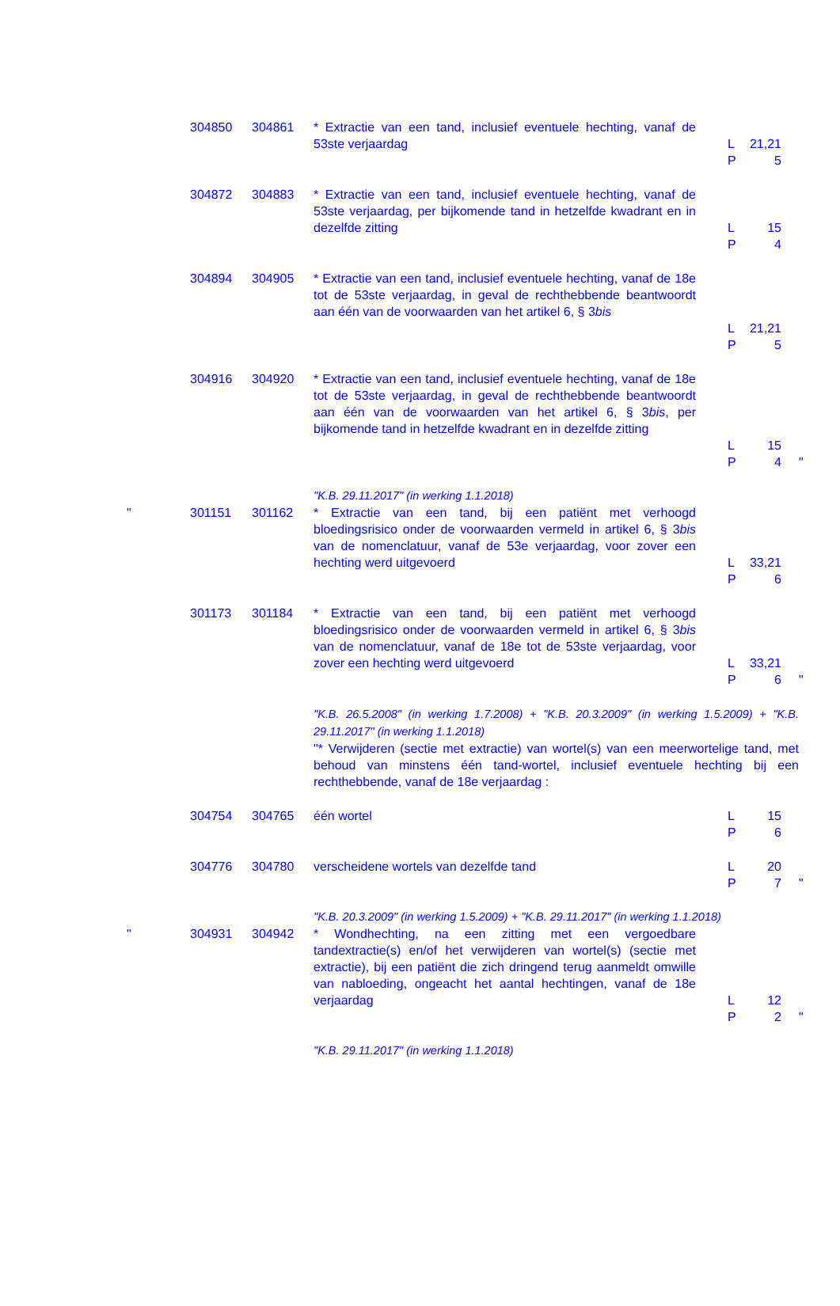| | 304850 | 304861 | * Extractie van een tand, inclusief eventuele hechting, vanaf de 53ste verjaardag | L 21,21 P 5 | |
| | 304872 | 304883 | * Extractie van een tand, inclusief eventuele hechting, vanaf de 53ste verjaardag, per bijkomende tand in hetzelfde kwadrant en in dezelfde zitting | L 15 P 4 | |
| | 304894 | 304905 | * Extractie van een tand, inclusief eventuele hechting, vanaf de 18e tot de 53ste verjaardag, in geval de rechthebbende beantwoordt aan één van de voorwaarden van het artikel 6, § 3 bis | L 21,21 P 5 | |
| | 304916 | 304920 | * Extractie van een tand, inclusief eventuele hechting, vanaf de 18e tot de 53ste verjaardag, in geval de rechthebbende beantwoordt aan één van de voorwaarden van het artikel 6, § 3 bis , per bijkomende tand in hetzelfde kwadrant en in dezelfde zitting | L 15 P 4 | " |
| | | | "K.B. 29.11.2017" (in werking 1.1.2018) | | |
| " | 301151 | 301162 | * Extractie van een tand, bij een patiënt met verhoogd bloedingsrisico onder de voorwaarden vermeld in artikel 6, § 3 bis van de nomenclatuur, vanaf de 53e verjaardag, voor zover een hechting werd uitgevoerd | L 33,21 P 6 | |
| | 301173 | 301184 | * Extractie van een tand, bij een patiënt met verhoogd bloedingsrisico onder de voorwaarden vermeld in artikel 6, § 3 bis van de nomenclatuur, vanaf de 18e tot de 53ste verjaardag, voor zover een hechting werd uitgevoerd | L 33,21 P 6 | " |
| | | | "K.B. 26.5.2008" (in werking 1.7.2008) + "K.B. 20.3.2009" (in werking 1.5.2009) + "K.B. 29.11.2017" (in werking 1.1.2018) "* Verwijderen (sectie met extractie) van wortel(s) van een meerwortelige tand, met behoud van minstens één tand-wortel, inclusief eventuele hechting bij een rechthebbende, vanaf de 18e verjaardag : | | |
| | 304754 | 304765 | één wortel | L 15 P 6 | |
| | 304776 | 304780 | verscheidene wortels van dezelfde tand | L 20 P 7 | " |
| | | | "K.B. 20.3.2009" (in werking 1.5.2009) + "K.B. 29.11.2017" (in werking 1.1.2018) | | |
| " | 304931 | 304942 | * Wondhechting, na een zitting met een vergoedbare tandextractie(s) en/of het verwijderen van wortel(s) (sectie met extractie), bij een patiënt die zich dringend terug aanmeldt omwille van nabloeding, ongeacht het aantal hechtingen, vanaf de 18e verjaardag | L 12 P 2 | " |
| | | | "K.B. 29.11.2017" (in werking 1.1.2018) | | |